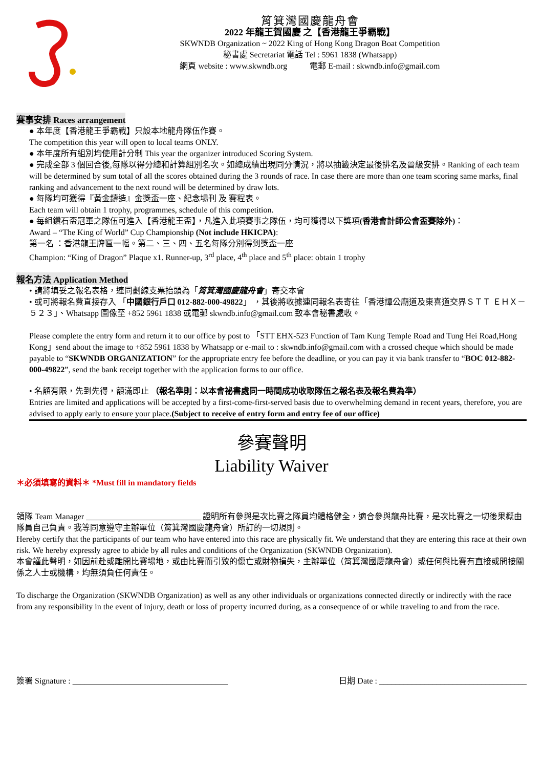筲箕灣國慶龍舟會
2022 年龍王賀國慶 之【香港龍王爭霸戰】
SKWNDB Organization ~ 2022 King of Hong Kong Dragon Boat Competition
秘書處 Secretariat 電話 Tel : 5961 1838 (Whatsapp)
網頁 website : www.skwndb.org 電郵 E-mail : skwndb.info@gmail.com
賽事安排 Races arrangement
● 本年度【香港龍王爭霸戰】只設本地龍舟隊伍作賽。
The competition this year will open to local teams ONLY.
● 本年度所有組別均使用計分制 This year the organizer introduced Scoring System.
● 完成全部 3 個回合後,每隊以得分總和計算組別名次。如總成績出現同分情況，將以抽籤決定最後排名及晉級安排。Ranking of each team will be determined by sum total of all the scores obtained during the 3 rounds of race. In case there are more than one team scoring same marks, final ranking and advancement to the next round will be determined by draw lots.
● 每隊均可獲得『黃金鑄造』金獎盃一座、紀念場刊 及 賽程表。
Each team will obtain 1 trophy, programmes, schedule of this competition.
● 每組鑽石盃冠軍之隊伍可進入【香港龍王盃】，凡進入此項賽事之隊伍，均可獲得以下獎項(香港會計師公會盃賽除外)：
Award – “The King of World” Cup Championship (Not include HKICPA):
第一名 ：香港龍王牌匾一幅。第二、三、四、五名每隊分別得到獎盃一座
Champion: “King of Dragon” Plaque x1. Runner-up, 3<sup>rd</sup> place, 4<sup>th</sup> place and 5<sup>th</sup> place: obtain 1 trophy
報名方法 Application Method
• 請將填妥之報名表格，連同劃線支票抬頭為「筲箕灣國慶龍舟會」寄交本會
• 或可將報名費直接存入 「中國銀行戶口 012-882-000-49822」 ，其後將收據連同報名表寄往「香港譚公廟道及東喜道交界ＳＴＴ ＥＨＸ－５２３」、Whatsapp 圖像至 +852 5961 1838 或電郵 skwndb.info@gmail.com 致本會秘書處收。
Please complete the entry form and return it to our office by post to 「STT EHX-523 Function of Tam Kung Temple Road and Tung Hei Road,Hong Kong」send about the image to +852 5961 1838 by Whatsapp or e-mail to : skwndb.info@gmail.com with a crossed cheque which should be made payable to “SKWNDB ORGANIZATION” for the appropriate entry fee before the deadline, or you can pay it via bank transfer to “BOC 012-882-000-49822”, send the bank receipt together with the application forms to our office.
• 名額有限，先到先得，額滿即止 （報名準則：以本會祕書處同一時間成功收取隊伍之報名表及報名費為準）
Entries are limited and applications will be accepted by a first-come-first-served basis due to overwhelming demand in recent years, therefore, you are advised to apply early to ensure your place.(Subject to receive of entry form and entry fee of our office)
參賽聲明
Liability Waiver
＊必須填寫的資料＊ *Must fill in mandatory fields
領隊 Team Manager ____________________________ 證明所有參與是次比賽之隊員均體格健全，適合參與龍舟比賽，是次比賽之一切後果概由隊員自己負責。我等同意遵守主辦單位（筲箕灣國慶龍舟會）所訂的一切規則。
Hereby certify that the participants of our team who have entered into this race are physically fit. We understand that they are entering this race at their own risk. We hereby expressly agree to abide by all rules and conditions of the Organization (SKWNDB Organization).
本會謹此聲明，如因前赴或離開比賽場地，或由比賽而引致的傷亡或財物損失，主辦單位（筲箕灣國慶龍舟會）或任何與比賽有直接或間接關係之人士或機構，均無須負任何責任。
To discharge the Organization (SKWNDB Organization) as well as any other individuals or organizations connected directly or indirectly with the race from any responsibility in the event of injury, death or loss of property incurred during, as a consequence of or while traveling to and from the race.
簽署 Signature : ______________________________________ 日期 Date : ____________________________________